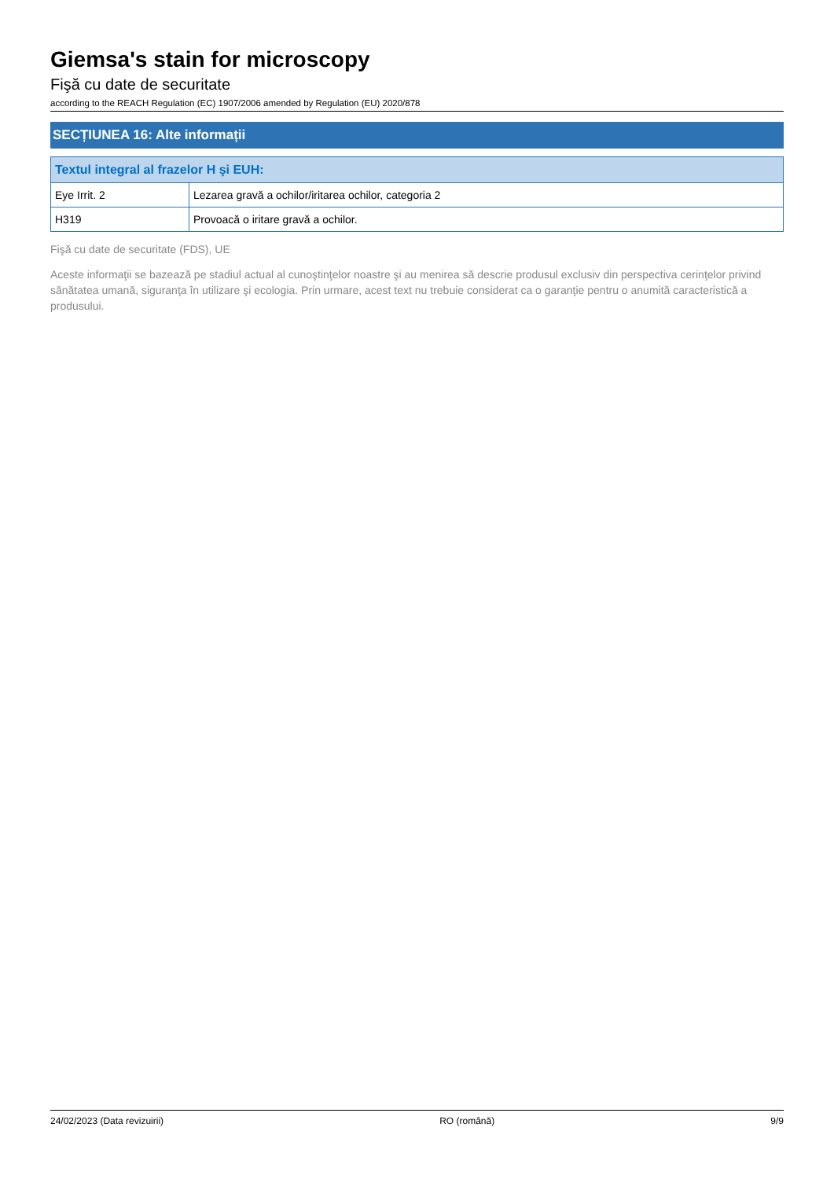Giemsa's stain for microscopy
Fişă cu date de securitate
according to the REACH Regulation (EC) 1907/2006 amended by Regulation (EU) 2020/878
SECȚIUNEA 16: Alte informații
| Textul integral al frazelor H şi EUH: | |
| --- | --- |
| Eye Irrit. 2 | Lezarea gravă a ochilor/iritarea ochilor, categoria 2 |
| H319 | Provoacă o iritare gravă a ochilor. |
Fişă cu date de securitate (FDS), UE
Aceste informaţii se bazează pe stadiul actual al cunoştinţelor noastre şi au menirea să descrie produsul exclusiv din perspectiva cerinţelor privind sănătatea umană, siguranţa în utilizare şi ecologia. Prin urmare, acest text nu trebuie considerat ca o garanţie pentru o anumită caracteristică a produsului.
24/02/2023 (Data revizuirii) RO (română) 9/9